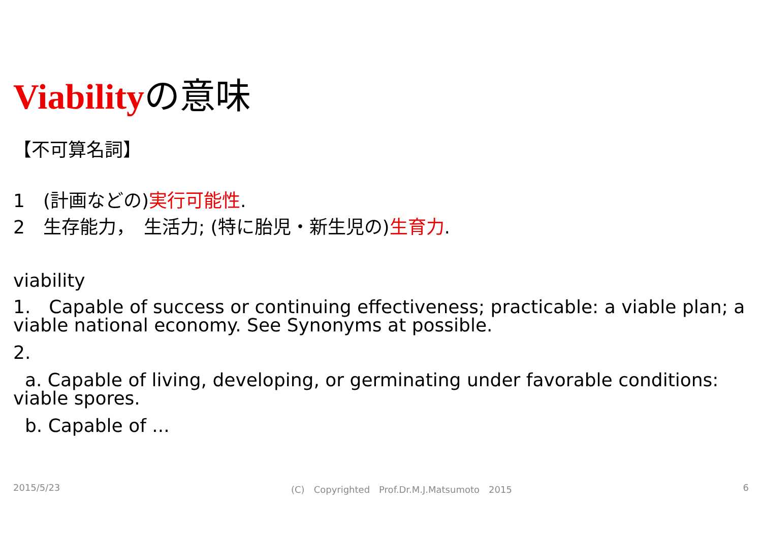Viabilityの意味
【不可算名詞】
1　(計画などの)実行可能性.
2　生存能力，　生活力; (特に胎児・新生児の)生育力.
viability
1.　Capable of success or continuing effectiveness; practicable: a viable plan; a viable national economy. See Synonyms at possible.
2.
a. Capable of living, developing, or germinating under favorable conditions: viable spores.
b. Capable of ...
2015/5/23 (C)　Copyrighted　Prof.Dr.M.J.Matsumoto　2015 6